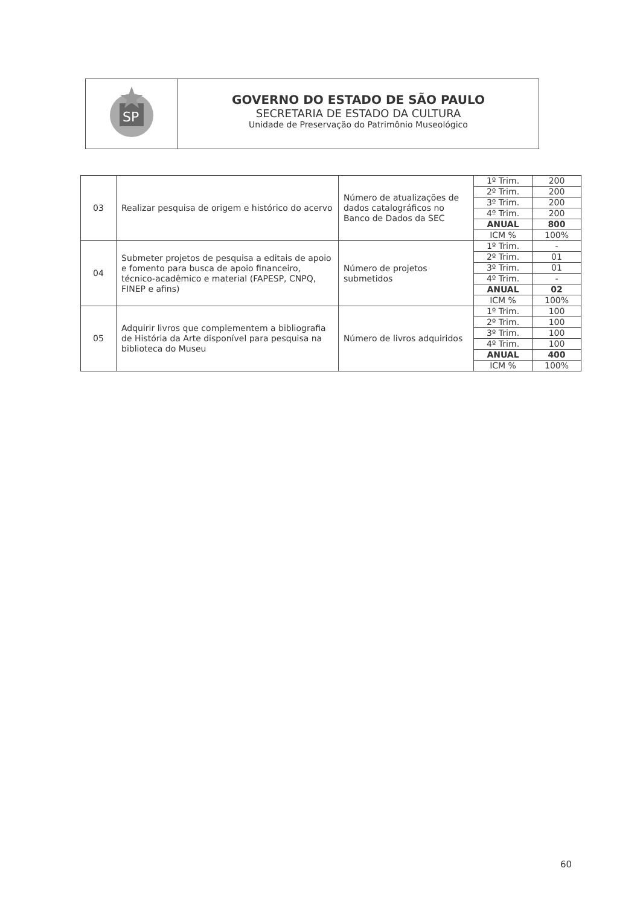SP
GOVERNO DO ESTADO DE SÃO PAULO
SECRETARIA DE ESTADO DA CULTURA
Unidade de Preservação do Patrimônio Museológico
| 03 | Realizar pesquisa de origem e histórico do acervo | Número de atualizações de dados catalográficos no Banco de Dados da SEC | 1º Trim. | 200 |
| | | | 2º Trim. | 200 |
| | | | 3º Trim. | 200 |
| | | | 4º Trim. | 200 |
| | | | ANUAL | 800 |
| | | | ICM % | 100% |
| 04 | Submeter projetos de pesquisa a editais de apoio e fomento para busca de apoio financeiro, técnico-acadêmico e material (FAPESP, CNPQ, FINEP e afins) | Número de projetos submetidos | 1º Trim. | - |
| | | | 2º Trim. | 01 |
| | | | 3º Trim. | 01 |
| | | | 4º Trim. | - |
| | | | ANUAL | 02 |
| | | | ICM % | 100% |
| 05 | Adquirir livros que complementem a bibliografia de História da Arte disponível para pesquisa na biblioteca do Museu | Número de livros adquiridos | 1º Trim. | 100 |
| | | | 2º Trim. | 100 |
| | | | 3º Trim. | 100 |
| | | | 4º Trim. | 100 |
| | | | ANUAL | 400 |
| | | | ICM % | 100% |
60